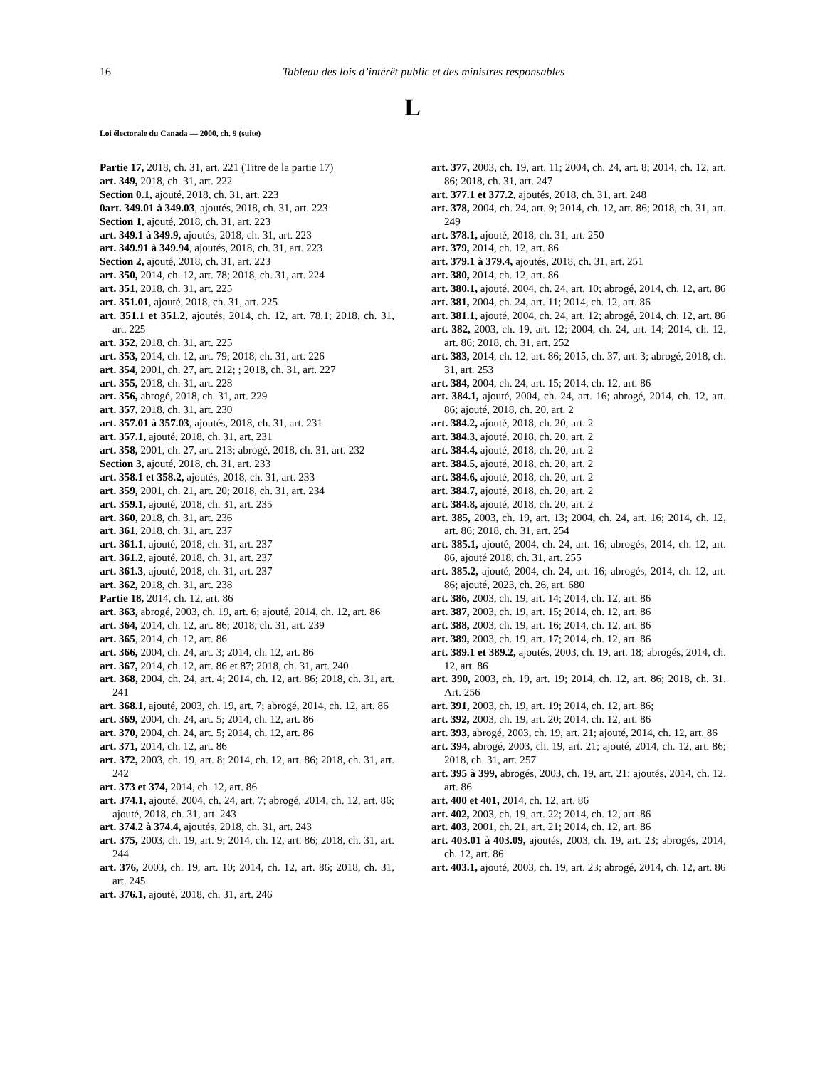16 Tableau des lois d’intérêt public et des ministres responsables
L
Loi électorale du Canada — 2000, ch. 9 (suite)
Partie 17, 2018, ch. 31, art. 221 (Titre de la partie 17)
art. 349, 2018, ch. 31, art. 222
Section 0.1, ajouté, 2018, ch. 31, art. 223
0art. 349.01 à 349.03, ajoutés, 2018, ch. 31, art. 223
Section 1, ajouté, 2018, ch. 31, art. 223
art. 349.1 à 349.9, ajoutés, 2018, ch. 31, art. 223
art. 349.91 à 349.94, ajoutés, 2018, ch. 31, art. 223
Section 2, ajouté, 2018, ch. 31, art. 223
art. 350, 2014, ch. 12, art. 78; 2018, ch. 31, art. 224
art. 351, 2018, ch. 31, art. 225
art. 351.01, ajouté, 2018, ch. 31, art. 225
art. 351.1 et 351.2, ajoutés, 2014, ch. 12, art. 78.1; 2018, ch. 31, art. 225
art. 352, 2018, ch. 31, art. 225
art. 353, 2014, ch. 12, art. 79; 2018, ch. 31, art. 226
art. 354, 2001, ch. 27, art. 212; ; 2018, ch. 31, art. 227
art. 355, 2018, ch. 31, art. 228
art. 356, abrogé, 2018, ch. 31, art. 229
art. 357, 2018, ch. 31, art. 230
art. 357.01 à 357.03, ajoutés, 2018, ch. 31, art. 231
art. 357.1, ajouté, 2018, ch. 31, art. 231
art. 358, 2001, ch. 27, art. 213; abrogé, 2018, ch. 31, art. 232
Section 3, ajouté, 2018, ch. 31, art. 233
art. 358.1 et 358.2, ajoutés, 2018, ch. 31, art. 233
art. 359, 2001, ch. 21, art. 20; 2018, ch. 31, art. 234
art. 359.1, ajouté, 2018, ch. 31, art. 235
art. 360, 2018, ch. 31, art. 236
art. 361, 2018, ch. 31, art. 237
art. 361.1, ajouté, 2018, ch. 31, art. 237
art. 361.2, ajouté, 2018, ch. 31, art. 237
art. 361.3, ajouté, 2018, ch. 31, art. 237
art. 362, 2018, ch. 31, art. 238
Partie 18, 2014, ch. 12, art. 86
art. 363, abrogé, 2003, ch. 19, art. 6; ajouté, 2014, ch. 12, art. 86
art. 364, 2014, ch. 12, art. 86; 2018, ch. 31, art. 239
art. 365, 2014, ch. 12, art. 86
art. 366, 2004, ch. 24, art. 3; 2014, ch. 12, art. 86
art. 367, 2014, ch. 12, art. 86 et 87; 2018, ch. 31, art. 240
art. 368, 2004, ch. 24, art. 4; 2014, ch. 12, art. 86; 2018, ch. 31, art. 241
art. 368.1, ajouté, 2003, ch. 19, art. 7; abrogé, 2014, ch. 12, art. 86
art. 369, 2004, ch. 24, art. 5; 2014, ch. 12, art. 86
art. 370, 2004, ch. 24, art. 5; 2014, ch. 12, art. 86
art. 371, 2014, ch. 12, art. 86
art. 372, 2003, ch. 19, art. 8; 2014, ch. 12, art. 86; 2018, ch. 31, art. 242
art. 373 et 374, 2014, ch. 12, art. 86
art. 374.1, ajouté, 2004, ch. 24, art. 7; abrogé, 2014, ch. 12, art. 86; ajouté, 2018, ch. 31, art. 243
art. 374.2 à 374.4, ajoutés, 2018, ch. 31, art. 243
art. 375, 2003, ch. 19, art. 9; 2014, ch. 12, art. 86; 2018, ch. 31, art. 244
art. 376, 2003, ch. 19, art. 10; 2014, ch. 12, art. 86; 2018, ch. 31, art. 245
art. 376.1, ajouté, 2018, ch. 31, art. 246
art. 377, 2003, ch. 19, art. 11; 2004, ch. 24, art. 8; 2014, ch. 12, art. 86; 2018, ch. 31, art. 247
art. 377.1 et 377.2, ajoutés, 2018, ch. 31, art. 248
art. 378, 2004, ch. 24, art. 9; 2014, ch. 12, art. 86; 2018, ch. 31, art. 249
art. 378.1, ajouté, 2018, ch. 31, art. 250
art. 379, 2014, ch. 12, art. 86
art. 379.1 à 379.4, ajoutés, 2018, ch. 31, art. 251
art. 380, 2014, ch. 12, art. 86
art. 380.1, ajouté, 2004, ch. 24, art. 10; abrogé, 2014, ch. 12, art. 86
art. 381, 2004, ch. 24, art. 11; 2014, ch. 12, art. 86
art. 381.1, ajouté, 2004, ch. 24, art. 12; abrogé, 2014, ch. 12, art. 86
art. 382, 2003, ch. 19, art. 12; 2004, ch. 24, art. 14; 2014, ch. 12, art. 86; 2018, ch. 31, art. 252
art. 383, 2014, ch. 12, art. 86; 2015, ch. 37, art. 3; abrogé, 2018, ch. 31, art. 253
art. 384, 2004, ch. 24, art. 15; 2014, ch. 12, art. 86
art. 384.1, ajouté, 2004, ch. 24, art. 16; abrogé, 2014, ch. 12, art. 86; ajouté, 2018, ch. 20, art. 2
art. 384.2, ajouté, 2018, ch. 20, art. 2
art. 384.3, ajouté, 2018, ch. 20, art. 2
art. 384.4, ajouté, 2018, ch. 20, art. 2
art. 384.5, ajouté, 2018, ch. 20, art. 2
art. 384.6, ajouté, 2018, ch. 20, art. 2
art. 384.7, ajouté, 2018, ch. 20, art. 2
art. 384.8, ajouté, 2018, ch. 20, art. 2
art. 385, 2003, ch. 19, art. 13; 2004, ch. 24, art. 16; 2014, ch. 12, art. 86; 2018, ch. 31, art. 254
art. 385.1, ajouté, 2004, ch. 24, art. 16; abrogés, 2014, ch. 12, art. 86, ajouté 2018, ch. 31, art. 255
art. 385.2, ajouté, 2004, ch. 24, art. 16; abrogés, 2014, ch. 12, art. 86; ajouté, 2023, ch. 26, art. 680
art. 386, 2003, ch. 19, art. 14; 2014, ch. 12, art. 86
art. 387, 2003, ch. 19, art. 15; 2014, ch. 12, art. 86
art. 388, 2003, ch. 19, art. 16; 2014, ch. 12, art. 86
art. 389, 2003, ch. 19, art. 17; 2014, ch. 12, art. 86
art. 389.1 et 389.2, ajoutés, 2003, ch. 19, art. 18; abrogés, 2014, ch. 12, art. 86
art. 390, 2003, ch. 19, art. 19; 2014, ch. 12, art. 86; 2018, ch. 31. Art. 256
art. 391, 2003, ch. 19, art. 19; 2014, ch. 12, art. 86;
art. 392, 2003, ch. 19, art. 20; 2014, ch. 12, art. 86
art. 393, abrogé, 2003, ch. 19, art. 21; ajouté, 2014, ch. 12, art. 86
art. 394, abrogé, 2003, ch. 19, art. 21; ajouté, 2014, ch. 12, art. 86; 2018, ch. 31, art. 257
art. 395 à 399, abrogés, 2003, ch. 19, art. 21; ajoutés, 2014, ch. 12, art. 86
art. 400 et 401, 2014, ch. 12, art. 86
art. 402, 2003, ch. 19, art. 22; 2014, ch. 12, art. 86
art. 403, 2001, ch. 21, art. 21; 2014, ch. 12, art. 86
art. 403.01 à 403.09, ajoutés, 2003, ch. 19, art. 23; abrogés, 2014, ch. 12, art. 86
art. 403.1, ajouté, 2003, ch. 19, art. 23; abrogé, 2014, ch. 12, art. 86